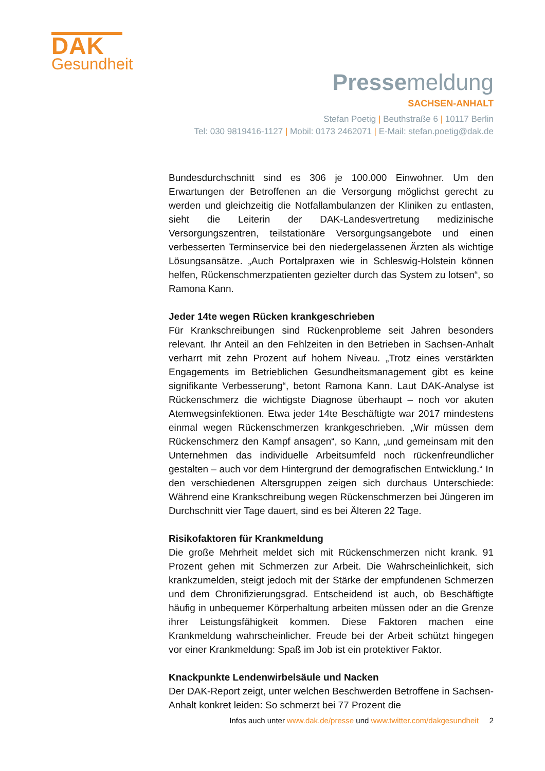DAK
Gesundheit
Pressemeldung
SACHSEN-ANHALT
Stefan Poetig | Beuthstraße 6 | 10117 Berlin
Tel: 030 9819416-1127 | Mobil: 0173 2462071 | E-Mail: stefan.poetig@dak.de
Bundesdurchschnitt sind es 306 je 100.000 Einwohner. Um den Erwartungen der Betroffenen an die Versorgung möglichst gerecht zu werden und gleichzeitig die Notfallambulanzen der Kliniken zu entlasten, sieht die Leiterin der DAK-Landesvertretung medizinische Versorgungszentren, teilstationäre Versorgungsangebote und einen verbesserten Terminservice bei den niedergelassenen Ärzten als wichtige Lösungsansätze. „Auch Portalpraxen wie in Schleswig-Holstein können helfen, Rückenschmerzpatienten gezielter durch das System zu lotsen“, so Ramona Kann.
Jeder 14te wegen Rücken krankgeschrieben
Für Krankschreibungen sind Rückenprobleme seit Jahren besonders relevant. Ihr Anteil an den Fehlzeiten in den Betrieben in Sachsen-Anhalt verharrt mit zehn Prozent auf hohem Niveau. „Trotz eines verstärkten Engagements im Betrieblichen Gesundheitsmanagement gibt es keine signifikante Verbesserung“, betont Ramona Kann. Laut DAK-Analyse ist Rückenschmerz die wichtigste Diagnose überhaupt – noch vor akuten Atemwegsinfektionen. Etwa jeder 14te Beschäftigte war 2017 mindestens einmal wegen Rückenschmerzen krankgeschrieben. „Wir müssen dem Rückenschmerz den Kampf ansagen“, so Kann, „und gemeinsam mit den Unternehmen das individuelle Arbeitsumfeld noch rückenfreundlicher gestalten – auch vor dem Hintergrund der demografischen Entwicklung.“ In den verschiedenen Altersgruppen zeigen sich durchaus Unterschiede: Während eine Krankschreibung wegen Rückenschmerzen bei Jüngeren im Durchschnitt vier Tage dauert, sind es bei Älteren 22 Tage.
Risikofaktoren für Krankmeldung
Die große Mehrheit meldet sich mit Rückenschmerzen nicht krank. 91 Prozent gehen mit Schmerzen zur Arbeit. Die Wahrscheinlichkeit, sich krankzumelden, steigt jedoch mit der Stärke der empfundenen Schmerzen und dem Chronifizierungsgrad. Entscheidend ist auch, ob Beschäftigte häufig in unbequemer Körperhaltung arbeiten müssen oder an die Grenze ihrer Leistungsfähigkeit kommen. Diese Faktoren machen eine Krankmeldung wahrscheinlicher. Freude bei der Arbeit schützt hingegen vor einer Krankmeldung: Spaß im Job ist ein protektiver Faktor.
Knackpunkte Lendenwirbelsäule und Nacken
Der DAK-Report zeigt, unter welchen Beschwerden Betroffene in Sachsen-Anhalt konkret leiden: So schmerzt bei 77 Prozent die
Infos auch unter www.dak.de/presse und www.twitter.com/dakgesundheit 2